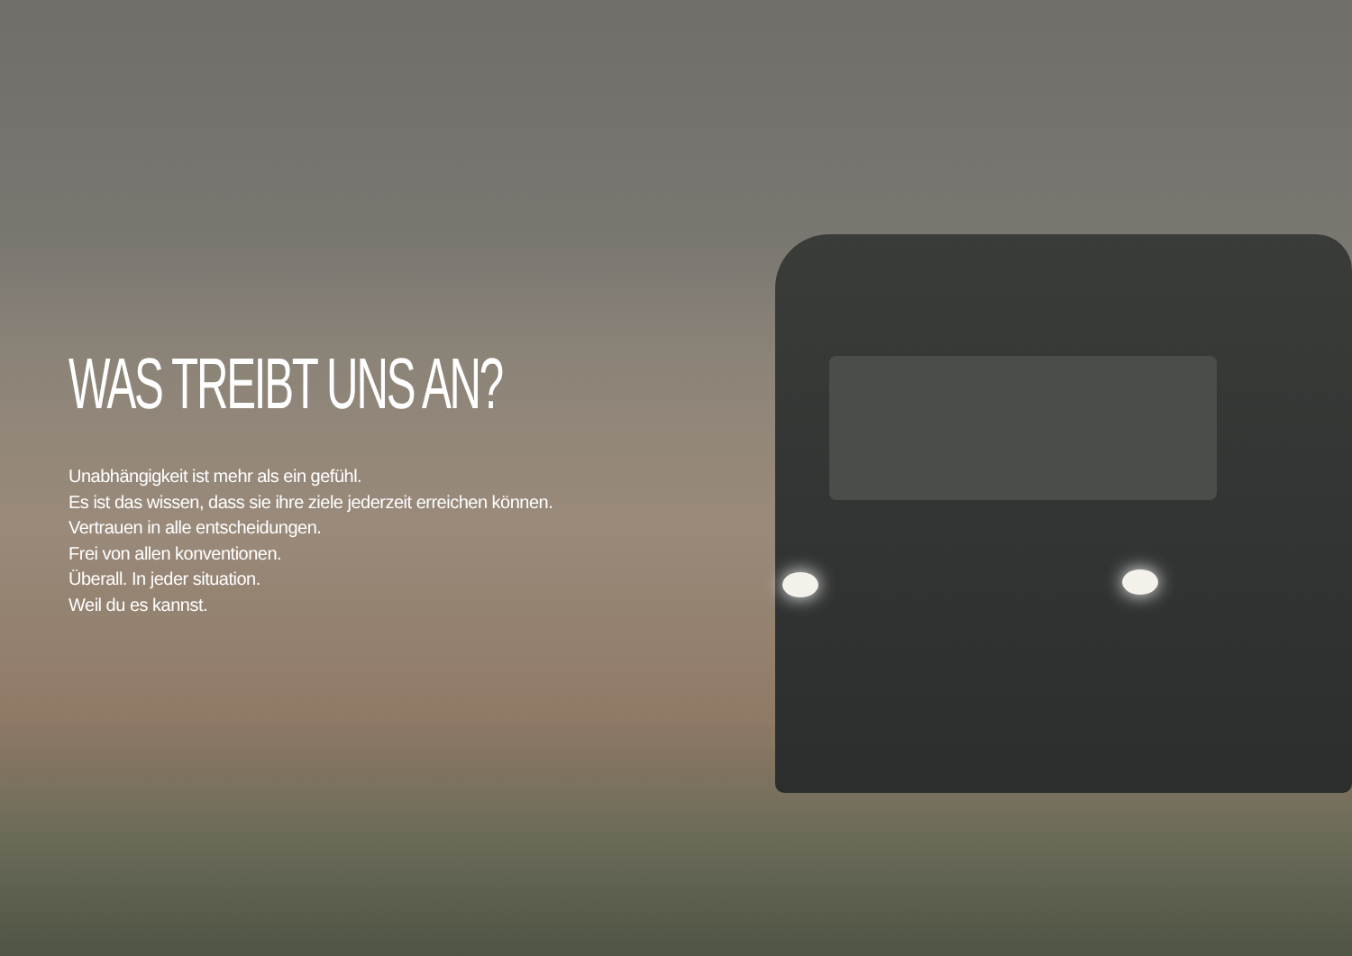WAS TREIBT UNS AN?
Unabhängigkeit ist mehr als ein gefühl.
Es ist das wissen, dass sie ihre ziele jederzeit erreichen können.
Vertrauen in alle entscheidungen.
Frei von allen konventionen.
Überall. In jeder situation.
Weil du es kannst.